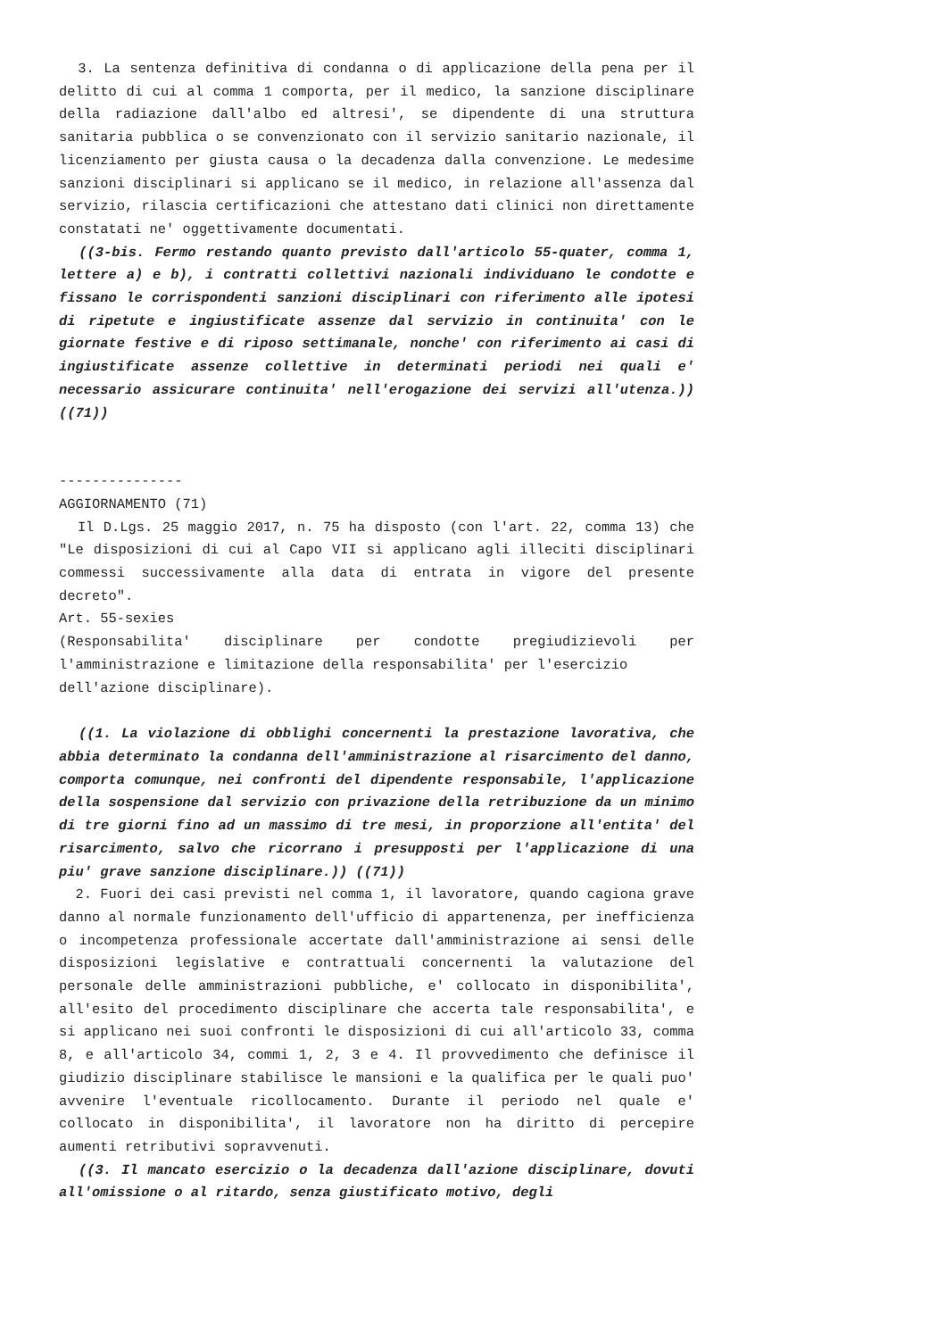3. La sentenza definitiva di condanna o di applicazione della pena per il delitto di cui al comma 1 comporta, per il medico, la sanzione disciplinare della radiazione dall'albo ed altresi', se dipendente di una struttura sanitaria pubblica o se convenzionato con il servizio sanitario nazionale, il licenziamento per giusta causa o la decadenza dalla convenzione. Le medesime sanzioni disciplinari si applicano se il medico, in relazione all'assenza dal servizio, rilascia certificazioni che attestano dati clinici non direttamente constatati ne' oggettivamente documentati.
((3-bis. Fermo restando quanto previsto dall'articolo 55-quater, comma 1, lettere a) e b), i contratti collettivi nazionali individuano le condotte e fissano le corrispondenti sanzioni disciplinari con riferimento alle ipotesi di ripetute e ingiustificate assenze dal servizio in continuita' con le giornate festive e di riposo settimanale, nonche' con riferimento ai casi di ingiustificate assenze collettive in determinati periodi nei quali e' necessario assicurare continuita' nell'erogazione dei servizi all'utenza.)) ((71))
---------------
AGGIORNAMENTO (71)
Il D.Lgs. 25 maggio 2017, n. 75 ha disposto (con l'art. 22, comma 13) che "Le disposizioni di cui al Capo VII si applicano agli illeciti disciplinari commessi successivamente alla data di entrata in vigore del presente decreto".
Art. 55-sexies
(Responsabilita' disciplinare per condotte pregiudizievoli per l'amministrazione e limitazione della responsabilita' per l'esercizio
dell'azione disciplinare).
((1. La violazione di obblighi concernenti la prestazione lavorativa, che abbia determinato la condanna dell'amministrazione al risarcimento del danno, comporta comunque, nei confronti del dipendente responsabile, l'applicazione della sospensione dal servizio con privazione della retribuzione da un minimo di tre giorni fino ad un massimo di tre mesi, in proporzione all'entita' del risarcimento, salvo che ricorrano i presupposti per l'applicazione di una piu' grave sanzione disciplinare.)) ((71))
2. Fuori dei casi previsti nel comma 1, il lavoratore, quando cagiona grave danno al normale funzionamento dell'ufficio di appartenenza, per inefficienza o incompetenza professionale accertate dall'amministrazione ai sensi delle disposizioni legislative e contrattuali concernenti la valutazione del personale delle amministrazioni pubbliche, e' collocato in disponibilita', all'esito del procedimento disciplinare che accerta tale responsabilita', e si applicano nei suoi confronti le disposizioni di cui all'articolo 33, comma 8, e all'articolo 34, commi 1, 2, 3 e 4. Il provvedimento che definisce il giudizio disciplinare stabilisce le mansioni e la qualifica per le quali puo' avvenire l'eventuale ricollocamento. Durante il periodo nel quale e' collocato in disponibilita', il lavoratore non ha diritto di percepire aumenti retributivi sopravvenuti.
((3. Il mancato esercizio o la decadenza dall'azione disciplinare, dovuti all'omissione o al ritardo, senza giustificato motivo, degli